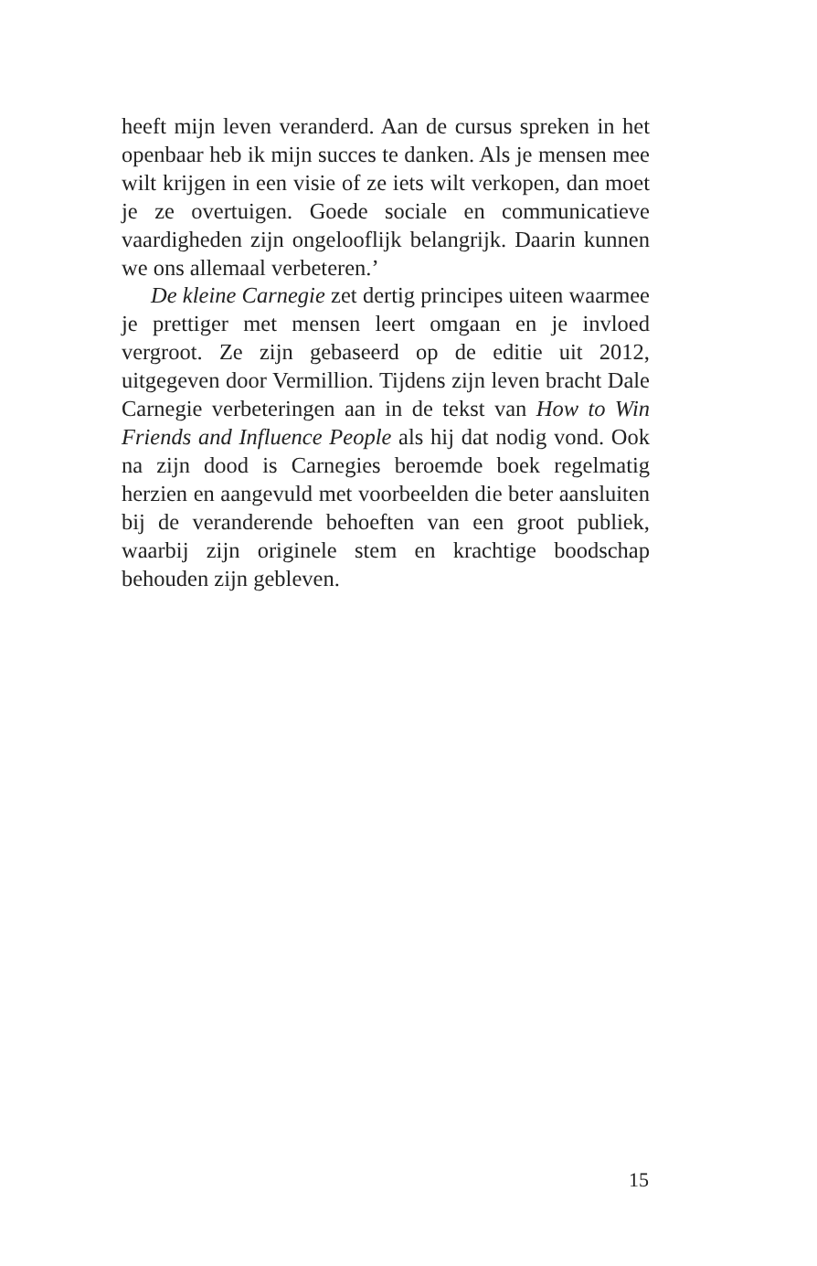heeft mijn leven veranderd. Aan de cursus spreken in het openbaar heb ik mijn succes te danken. Als je mensen mee wilt krijgen in een visie of ze iets wilt verkopen, dan moet je ze overtuigen. Goede sociale en communicatieve vaardigheden zijn ongelooflijk belangrijk. Daarin kunnen we ons allemaal verbeteren.’
De kleine Carnegie zet dertig principes uiteen waarmee je prettiger met mensen leert omgaan en je invloed vergroot. Ze zijn gebaseerd op de editie uit 2012, uitgegeven door Vermillion. Tijdens zijn leven bracht Dale Carnegie verbeteringen aan in de tekst van How to Win Friends and Influence People als hij dat nodig vond. Ook na zijn dood is Carnegies beroemde boek regelmatig herzien en aangevuld met voorbeelden die beter aansluiten bij de veranderende behoeften van een groot publiek, waarbij zijn originele stem en krachtige boodschap behouden zijn gebleven.
15